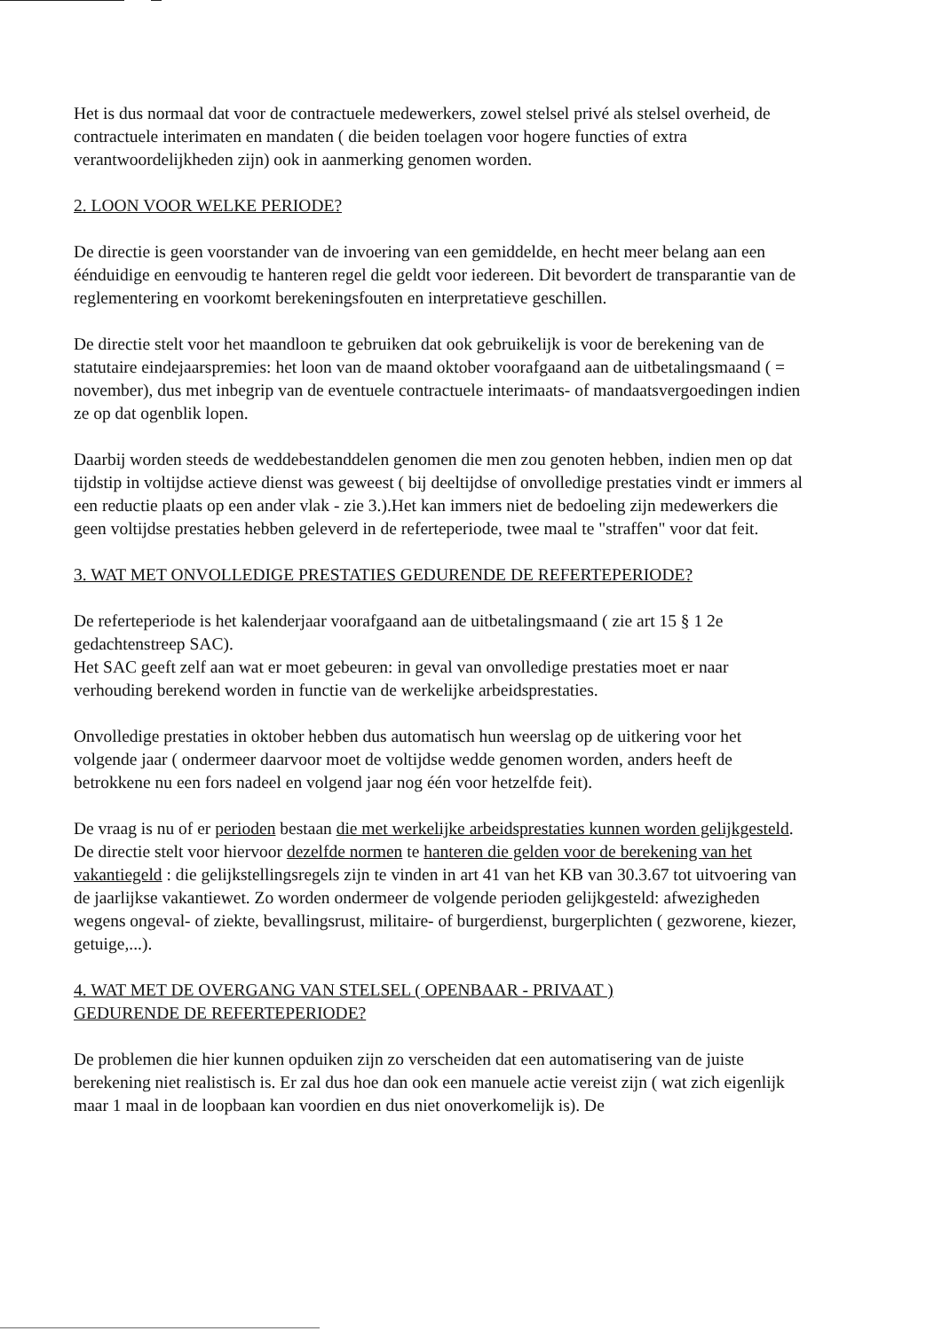Het is dus normaal dat voor de contractuele medewerkers, zowel stelsel privé als stelsel overheid, de contractuele interimaten en mandaten ( die beiden toelagen voor hogere functies of extra verantwoordelijkheden zijn) ook in aanmerking genomen worden.
2. LOON VOOR WELKE PERIODE?
De directie is geen voorstander van de invoering van een gemiddelde, en hecht meer belang aan een éénduidige en eenvoudig te hanteren regel die geldt voor iedereen. Dit bevordert de transparantie van de reglementering en voorkomt berekeningsfouten en interpretatieve geschillen.
De directie stelt voor het maandloon te gebruiken dat ook gebruikelijk is voor de berekening van de statutaire eindejaarspremies: het loon van de maand oktober voorafgaand aan de uitbetalingsmaand ( = november), dus met inbegrip van de eventuele contractuele interimaats- of mandaatsvergoedingen indien ze op dat ogenblik lopen.
Daarbij worden steeds de weddebestanddelen genomen die men zou genoten hebben, indien men op dat tijdstip in voltijdse actieve dienst was geweest ( bij deeltijdse of onvolledige prestaties vindt er immers al een reductie plaats op een ander vlak - zie 3.).Het kan immers niet de bedoeling zijn medewerkers die geen voltijdse prestaties hebben geleverd in de referteperiode, twee maal te "straffen" voor dat feit.
3. WAT MET ONVOLLEDIGE PRESTATIES GEDURENDE DE REFERTEPERIODE?
De referteperiode is het kalenderjaar voorafgaand aan de uitbetalingsmaand ( zie art 15 § 1 2e gedachtenstreep SAC).
Het SAC geeft zelf aan wat er moet gebeuren: in geval van onvolledige prestaties moet er naar verhouding berekend worden in functie van de werkelijke arbeidsprestaties.
Onvolledige prestaties in oktober hebben dus automatisch hun weerslag op de uitkering voor het volgende jaar ( ondermeer daarvoor moet de voltijdse wedde genomen worden, anders heeft de betrokkene nu een fors nadeel en volgend jaar nog één voor hetzelfde feit).
De vraag is nu of er perioden bestaan die met werkelijke arbeidsprestaties kunnen worden gelijkgesteld. De directie stelt voor hiervoor dezelfde normen te hanteren die gelden voor de berekening van het vakantiegeld : die gelijkstellingsregels zijn te vinden in art 41 van het KB van 30.3.67 tot uitvoering van de jaarlijkse vakantiewet. Zo worden ondermeer de volgende perioden gelijkgesteld: afwezigheden wegens ongeval- of ziekte, bevallingsrust, militaire- of burgerdienst, burgerplichten ( gezworene, kiezer, getuige,...).
4. WAT MET DE OVERGANG VAN STELSEL ( OPENBAAR - PRIVAAT )
GEDURENDE DE REFERTEPERIODE?
De problemen die hier kunnen opduiken zijn zo verscheiden dat een automatisering van de juiste berekening niet realistisch is. Er zal dus hoe dan ook een manuele actie vereist zijn ( wat zich eigenlijk maar 1 maal in de loopbaan kan voordien en dus niet onoverkomelijk is). De